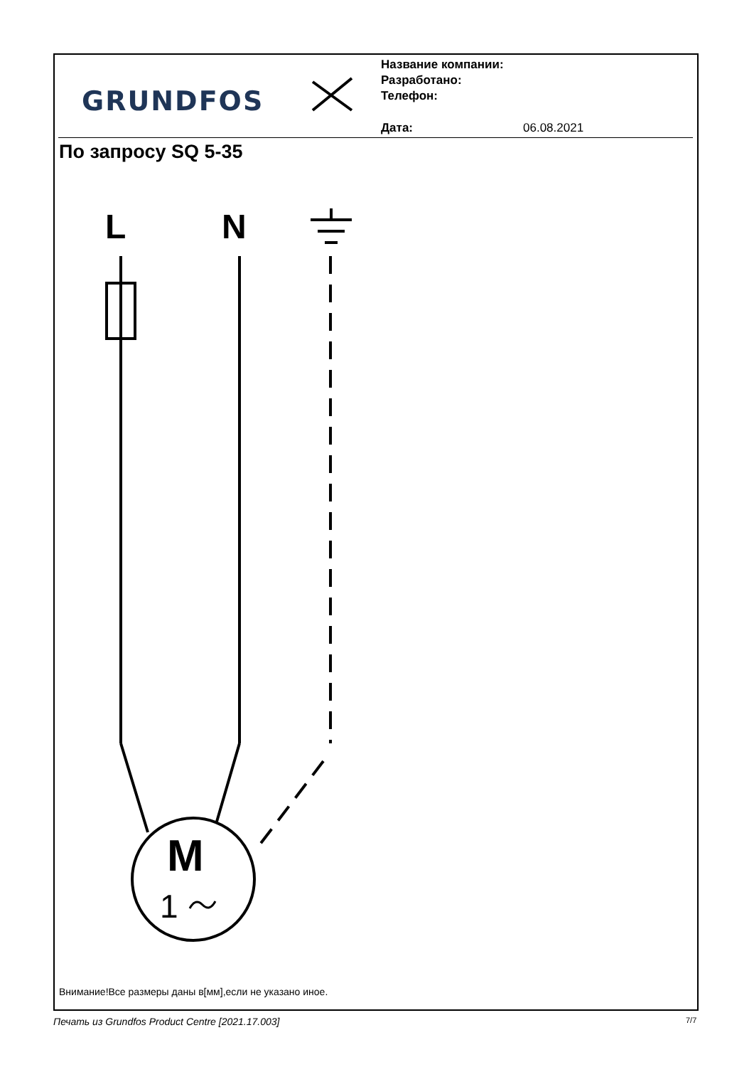GRUNDFOS
Название компании:
Разработано:
Телефон:
Дата: 06.08.2021
По запросу SQ 5-35
L
N
M
1
Внимание!Все размеры даны в[мм],если не указано иное.
Печать из Grundfos Product Centre [2021.17.003]
7/7